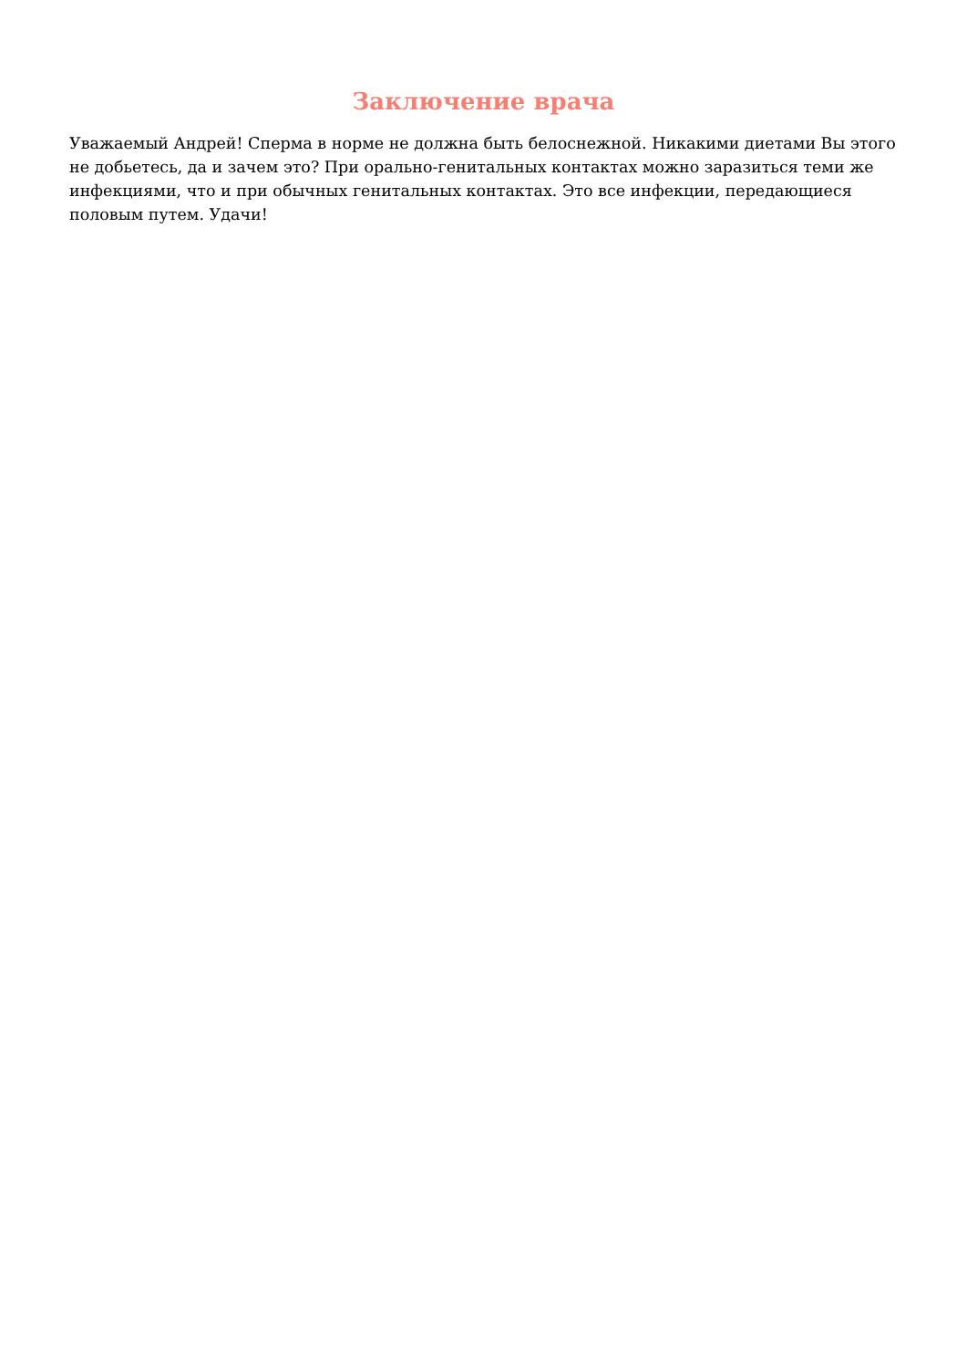Заключение врача
Уважаемый Андрей! Сперма в норме не должна быть белоснежной. Никакими диетами Вы этого не добьетесь, да и зачем это? При орально-генитальных контактах можно заразиться теми же инфекциями, что и при обычных генитальных контактах. Это все инфекции, передающиеся половым путем. Удачи!